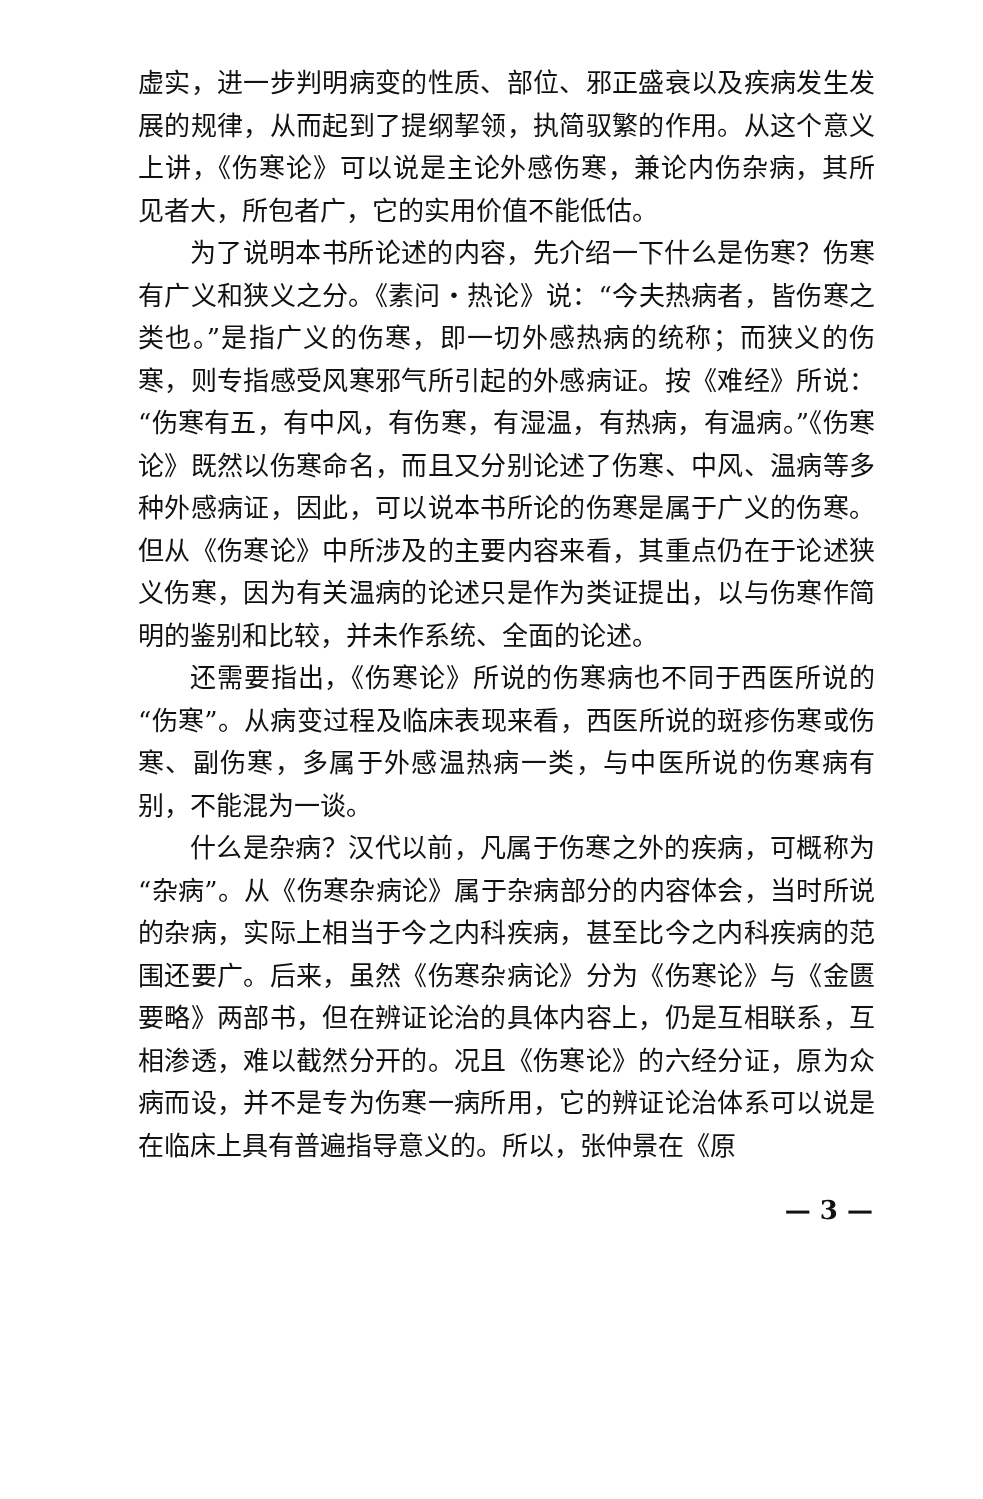虚实，进一步判明病变的性质、部位、邪正盛衰以及疾病发生发展的规律，从而起到了提纲挈领，执简驭繁的作用。从这个意义上讲，《伤寒论》可以说是主论外感伤寒，兼论内伤杂病，其所见者大，所包者广，它的实用价值不能低估。
为了说明本书所论述的内容，先介绍一下什么是伤寒？伤寒有广义和狭义之分。《素问・热论》说：“今夫热病者，皆伤寒之类也。”是指广义的伤寒，即一切外感热病的统称；而狭义的伤寒，则专指感受风寒邪气所引起的外感病证。按《难经》所说：“伤寒有五，有中风，有伤寒，有湿温，有热病，有温病。”《伤寒论》既然以伤寒命名，而且又分别论述了伤寒、中风、温病等多种外感病证，因此，可以说本书所论的伤寒是属于广义的伤寒。但从《伤寒论》中所涉及的主要内容来看，其重点仍在于论述狭义伤寒，因为有关温病的论述只是作为类证提出，以与伤寒作简明的鉴别和比较，并未作系统、全面的论述。
还需要指出，《伤寒论》所说的伤寒病也不同于西医所说的“伤寒”。从病变过程及临床表现来看，西医所说的斑疹伤寒或伤寒、副伤寒，多属于外感温热病一类，与中医所说的伤寒病有别，不能混为一谈。
什么是杂病？汉代以前，凡属于伤寒之外的疾病，可概称为“杂病”。从《伤寒杂病论》属于杂病部分的内容体会，当时所说的杂病，实际上相当于今之内科疾病，甚至比今之内科疾病的范围还要广。后来，虽然《伤寒杂病论》分为《伤寒论》与《金匮要略》两部书，但在辨证论治的具体内容上，仍是互相联系，互相渗透，难以截然分开的。况且《伤寒论》的六经分证，原为众病而设，并不是专为伤寒一病所用，它的辨证论治体系可以说是在临床上具有普遍指导意义的。所以，张仲景在《原
— 3 —